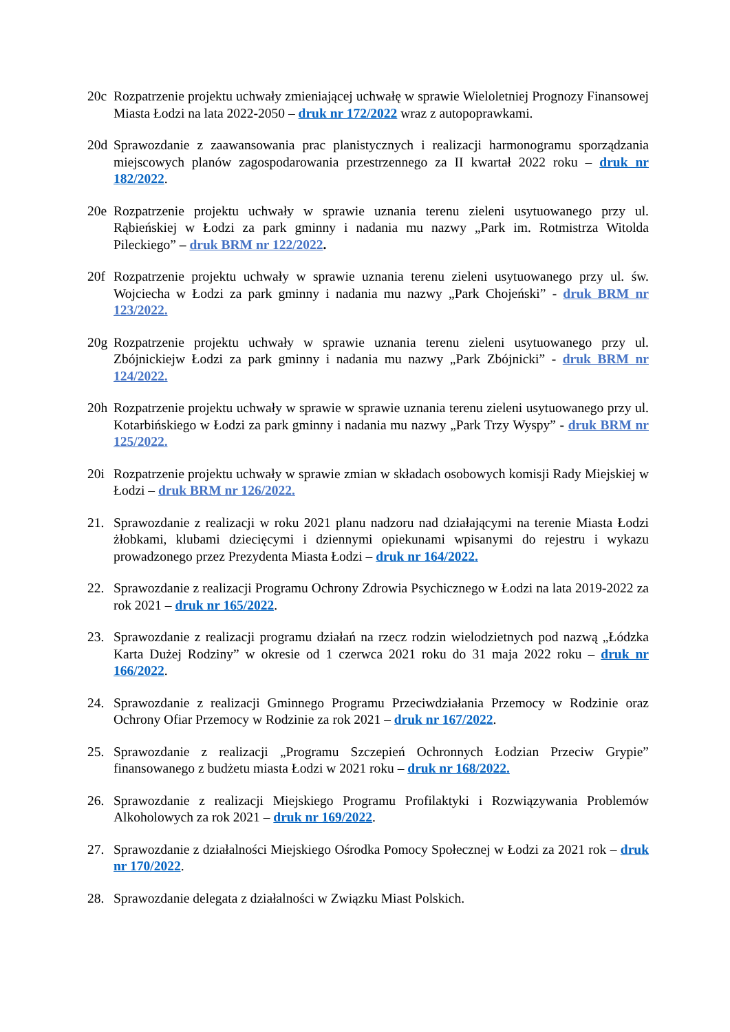20c Rozpatrzenie projektu uchwały zmieniającej uchwałę w sprawie Wieloletniej Prognozy Finansowej Miasta Łodzi na lata 2022-2050 – druk nr 172/2022 wraz z autopoprawkami.
20d Sprawozdanie z zaawansowania prac planistycznych i realizacji harmonogramu sporządzania miejscowych planów zagospodarowania przestrzennego za II kwartał 2022 roku – druk nr 182/2022.
20e Rozpatrzenie projektu uchwały w sprawie uznania terenu zieleni usytuowanego przy ul. Rąbieńskiej w Łodzi za park gminny i nadania mu nazwy „Park im. Rotmistrza Witolda Pileckiego” – druk BRM nr 122/2022.
20f Rozpatrzenie projektu uchwały w sprawie uznania terenu zieleni usytuowanego przy ul. św. Wojciecha w Łodzi za park gminny i nadania mu nazwy „Park Chojeński” - druk BRM nr 123/2022.
20g Rozpatrzenie projektu uchwały w sprawie uznania terenu zieleni usytuowanego przy ul. Zbójnickiejw Łodzi za park gminny i nadania mu nazwy „Park Zbójnicki” - druk BRM nr 124/2022.
20h Rozpatrzenie projektu uchwały w sprawie w sprawie uznania terenu zieleni usytuowanego przy ul. Kotarbińskiego w Łodzi za park gminny i nadania mu nazwy „Park Trzy Wyspy” - druk BRM nr 125/2022.
20i Rozpatrzenie projektu uchwały w sprawie zmian w składach osobowych komisji Rady Miejskiej w Łodzi – druk BRM nr 126/2022.
21. Sprawozdanie z realizacji w roku 2021 planu nadzoru nad działającymi na terenie Miasta Łodzi żłobkami, klubami dziecięcymi i dziennymi opiekunami wpisanymi do rejestru i wykazu prowadzonego przez Prezydenta Miasta Łodzi – druk nr 164/2022.
22. Sprawozdanie z realizacji Programu Ochrony Zdrowia Psychicznego w Łodzi na lata 2019-2022 za rok 2021 – druk nr 165/2022.
23. Sprawozdanie z realizacji programu działań na rzecz rodzin wielodzietnych pod nazwą „Łódzka Karta Dużej Rodziny” w okresie od 1 czerwca 2021 roku do 31 maja 2022 roku – druk nr 166/2022.
24. Sprawozdanie z realizacji Gminnego Programu Przeciwdziałania Przemocy w Rodzinie oraz Ochrony Ofiar Przemocy w Rodzinie za rok 2021 – druk nr 167/2022.
25. Sprawozdanie z realizacji „Programu Szczepień Ochronnych Łodzian Przeciw Grypie” finansowanego z budżetu miasta Łodzi w 2021 roku – druk nr 168/2022.
26. Sprawozdanie z realizacji Miejskiego Programu Profilaktyki i Rozwiązywania Problemów Alkoholowych za rok 2021 – druk nr 169/2022.
27. Sprawozdanie z działalności Miejskiego Ośrodka Pomocy Społecznej w Łodzi za 2021 rok – druk nr 170/2022.
28. Sprawozdanie delegata z działalności w Związku Miast Polskich.